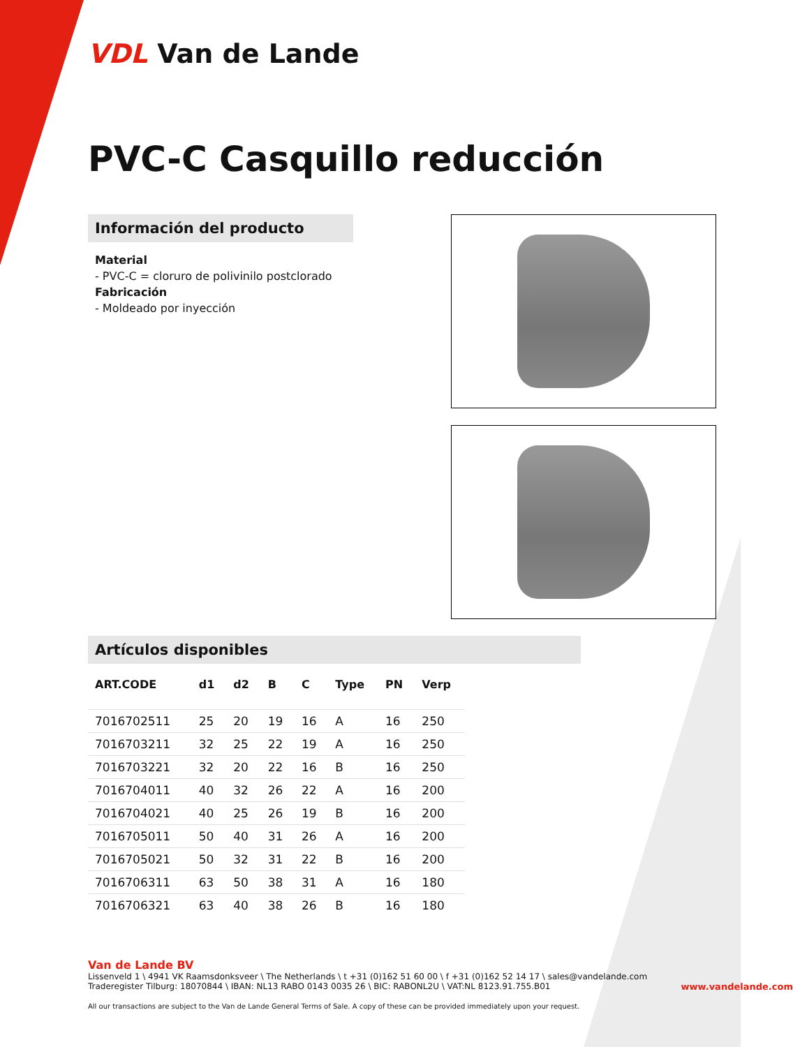VDL Van de Lande
PVC-C Casquillo reducción
Información del producto
Material
- PVC-C = cloruro de polivinilo postclorado
Fabricación
- Moldeado por inyección
Artículos disponibles
| ART.CODE | d1 | d2 | B | C | Type | PN | Verp |
| --- | --- | --- | --- | --- | --- | --- | --- |
| 7016702511 | 25 | 20 | 19 | 16 | A | 16 | 250 |
| 7016703211 | 32 | 25 | 22 | 19 | A | 16 | 250 |
| 7016703221 | 32 | 20 | 22 | 16 | B | 16 | 250 |
| 7016704011 | 40 | 32 | 26 | 22 | A | 16 | 200 |
| 7016704021 | 40 | 25 | 26 | 19 | B | 16 | 200 |
| 7016705011 | 50 | 40 | 31 | 26 | A | 16 | 200 |
| 7016705021 | 50 | 32 | 31 | 22 | B | 16 | 200 |
| 7016706311 | 63 | 50 | 38 | 31 | A | 16 | 180 |
| 7016706321 | 63 | 40 | 38 | 26 | B | 16 | 180 |
Van de Lande BV
Lissenveld 1 \ 4941 VK Raamsdonksveer \ The Netherlands \ t +31 (0)162 51 60 00 \ f +31 (0)162 52 14 17 \ sales@vandelande.com
Traderegister Tilburg: 18070844 \ IBAN: NL13 RABO 0143 0035 26 \ BIC: RABONL2U \ VAT:NL 8123.91.755.B01 www.vandelande.com
All our transactions are subject to the Van de Lande General Terms of Sale. A copy of these can be provided immediately upon your request.